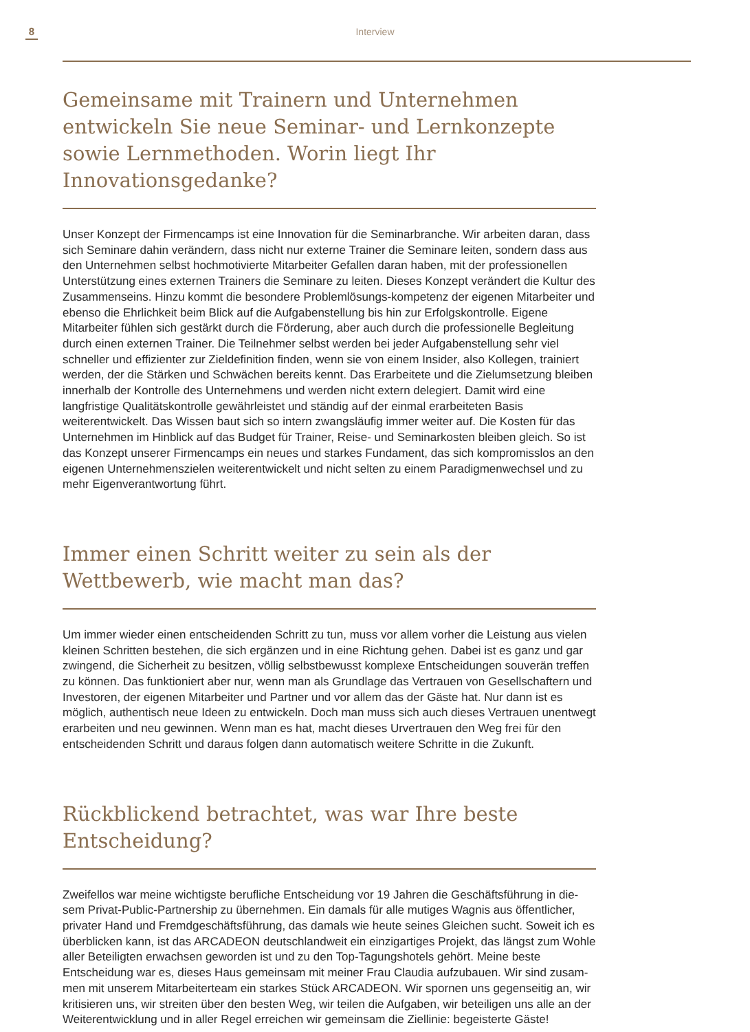8
Interview
Gemeinsame mit Trainern und Unternehmen entwickeln Sie neue Seminar- und Lernkonzepte sowie Lernmethoden. Worin liegt Ihr Innovationsgedanke?
Unser Konzept der Firmencamps ist eine Innovation für die Seminarbranche. Wir arbeiten daran, dass sich Seminare dahin verändern, dass nicht nur externe Trainer die Seminare leiten, sondern dass aus den Unternehmen selbst hochmotivierte Mitarbeiter Gefallen daran haben, mit der professionellen Unterstützung eines externen Trainers die Seminare zu leiten. Dieses Konzept verändert die Kultur des Zusammenseins. Hinzu kommt die besondere Problemlösungs-kompetenz der eigenen Mitarbeiter und ebenso die Ehrlichkeit beim Blick auf die Aufgabenstellung bis hin zur Erfolgskontrolle. Eigene Mitarbeiter fühlen sich gestärkt durch die Förderung, aber auch durch die professionelle Begleitung durch einen externen Trainer. Die Teilnehmer selbst werden bei jeder Aufgabenstellung sehr viel schneller und effizienter zur Zieldefinition finden, wenn sie von einem Insider, also Kollegen, trainiert werden, der die Stärken und Schwächen bereits kennt. Das Erarbeitete und die Zielumsetzung bleiben innerhalb der Kontrolle des Unternehmens und werden nicht extern delegiert. Damit wird eine langfristige Qualitätskontrolle gewährleistet und ständig auf der einmal erarbeiteten Basis weiterentwickelt. Das Wissen baut sich so intern zwangsläufig immer weiter auf. Die Kosten für das Unternehmen im Hinblick auf das Budget für Trainer, Reise- und Seminarkosten bleiben gleich. So ist das Konzept unserer Firmencamps ein neues und starkes Fundament, das sich kompromisslos an den eigenen Unternehmenszielen weiterentwickelt und nicht selten zu einem Paradigmenwechsel und zu mehr Eigenverantwortung führt.
Immer einen Schritt weiter zu sein als der Wettbewerb, wie macht man das?
Um immer wieder einen entscheidenden Schritt zu tun, muss vor allem vorher die Leistung aus vielen kleinen Schritten bestehen, die sich ergänzen und in eine Richtung gehen. Dabei ist es ganz und gar zwingend, die Sicherheit zu besitzen, völlig selbstbewusst komplexe Entscheidungen souverän treffen zu können. Das funktioniert aber nur, wenn man als Grundlage das Vertrauen von Gesellschaftern und Investoren, der eigenen Mitarbeiter und Partner und vor allem das der Gäste hat. Nur dann ist es möglich, authentisch neue Ideen zu entwickeln. Doch man muss sich auch dieses Vertrauen unentwegt erarbeiten und neu gewinnen. Wenn man es hat, macht dieses Urvertrauen den Weg frei für den entscheidenden Schritt und daraus folgen dann automatisch weitere Schritte in die Zukunft.
Rückblickend betrachtet, was war Ihre beste Entscheidung?
Zweifellos war meine wichtigste berufliche Entscheidung vor 19 Jahren die Geschäftsführung in die-sem Privat-Public-Partnership zu übernehmen. Ein damals für alle mutiges Wagnis aus öffentlicher, privater Hand und Fremdgeschäftsführung, das damals wie heute seines Gleichen sucht. Soweit ich es überblicken kann, ist das ARCADEON deutschlandweit ein einzigartiges Projekt, das längst zum Wohle aller Beteiligten erwachsen geworden ist und zu den Top-Tagungshotels gehört. Meine beste Entscheidung war es, dieses Haus gemeinsam mit meiner Frau Claudia aufzubauen. Wir sind zusam-men mit unserem Mitarbeiterteam ein starkes Stück ARCADEON. Wir spornen uns gegenseitig an, wir kritisieren uns, wir streiten über den besten Weg, wir teilen die Aufgaben, wir beteiligen uns alle an der Weiterentwicklung und in aller Regel erreichen wir gemeinsam die Ziellinie: begeisterte Gäste!